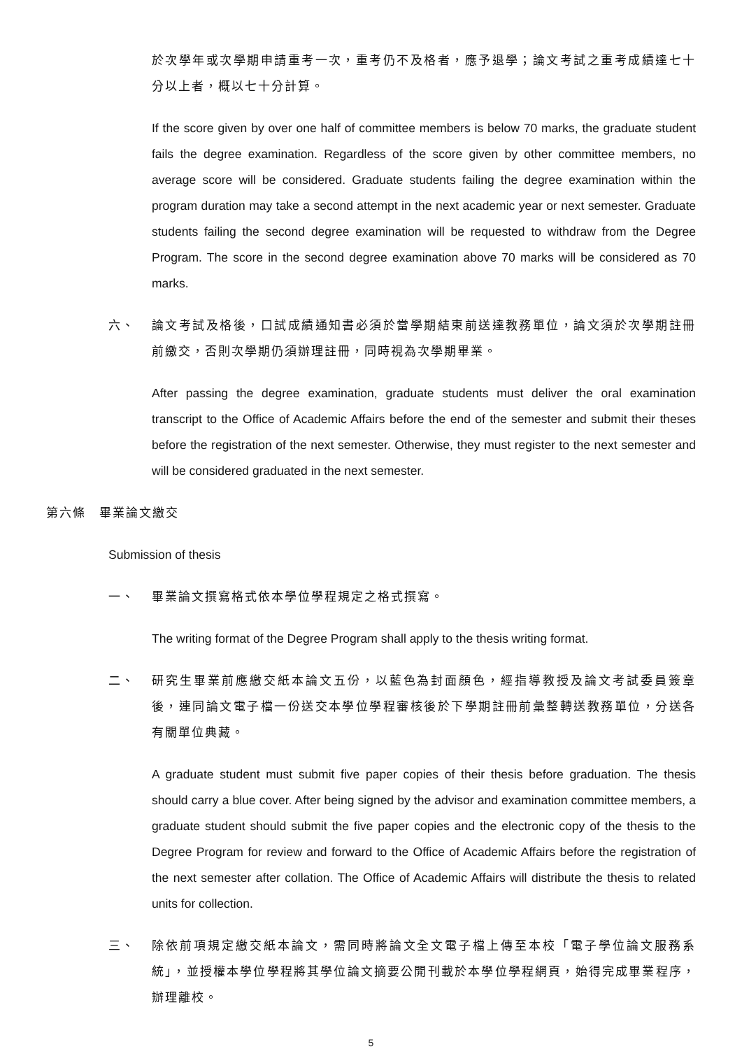於次學年或次學期申請重考一次，重考仍不及格者，應予退學；論文考試之重考成績達七十分以上者，概以七十分計算。
If the score given by over one half of committee members is below 70 marks, the graduate student fails the degree examination. Regardless of the score given by other committee members, no average score will be considered. Graduate students failing the degree examination within the program duration may take a second attempt in the next academic year or next semester. Graduate students failing the second degree examination will be requested to withdraw from the Degree Program. The score in the second degree examination above 70 marks will be considered as 70 marks.
六、 論文考試及格後，口試成績通知書必須於當學期結束前送達教務單位，論文須於次學期註冊前繳交，否則次學期仍須辦理註冊，同時視為次學期畢業。
After passing the degree examination, graduate students must deliver the oral examination transcript to the Office of Academic Affairs before the end of the semester and submit their theses before the registration of the next semester. Otherwise, they must register to the next semester and will be considered graduated in the next semester.
第六條　畢業論文繳交
Submission of thesis
一、 畢業論文撰寫格式依本學位學程規定之格式撰寫。
The writing format of the Degree Program shall apply to the thesis writing format.
二、 研究生畢業前應繳交紙本論文五份，以藍色為封面顏色，經指導教授及論文考試委員簽章後，連同論文電子檔一份送交本學位學程審核後於下學期註冊前彙整轉送教務單位，分送各有關單位典藏。
A graduate student must submit five paper copies of their thesis before graduation. The thesis should carry a blue cover. After being signed by the advisor and examination committee members, a graduate student should submit the five paper copies and the electronic copy of the thesis to the Degree Program for review and forward to the Office of Academic Affairs before the registration of the next semester after collation. The Office of Academic Affairs will distribute the thesis to related units for collection.
三、 除依前項規定繳交紙本論文，需同時將論文全文電子檔上傳至本校「電子學位論文服務系統」，並授權本學位學程將其學位論文摘要公開刊載於本學位學程網頁，始得完成畢業程序，辦理離校。
5